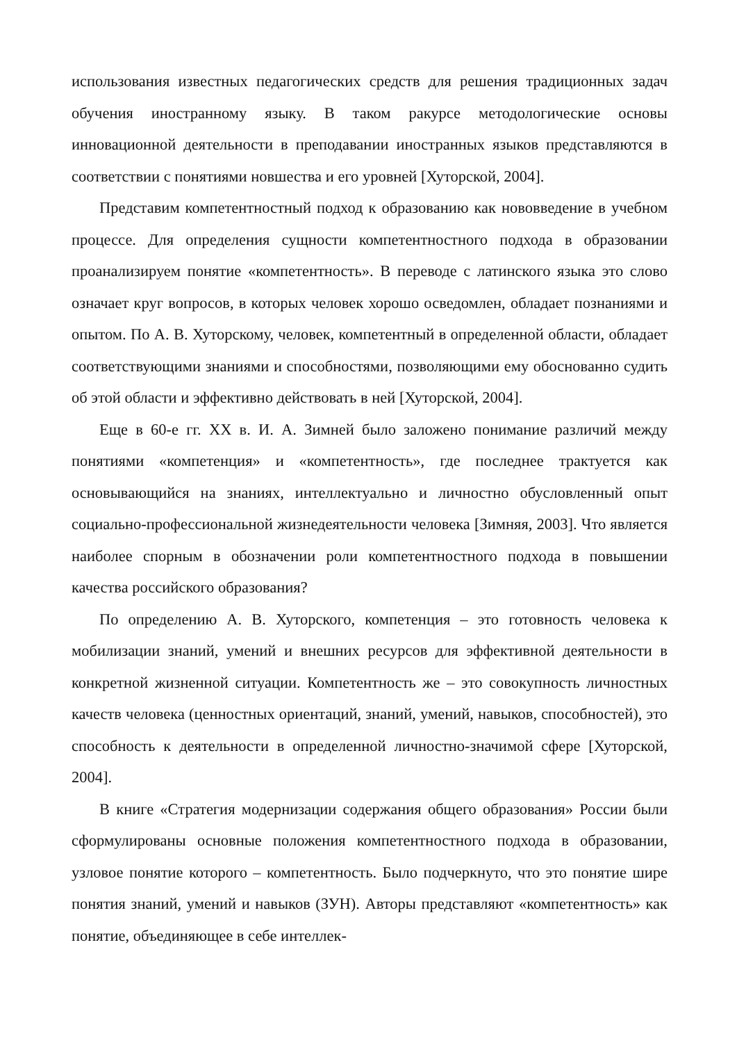использования известных педагогических средств для решения традиционных задач обучения иностранному языку. В таком ракурсе методологические основы инновационной деятельности в преподавании иностранных языков представляются в соответствии с понятиями новшества и его уровней [Хуторской, 2004].
Представим компетентностный подход к образованию как нововведение в учебном процессе. Для определения сущности компетентностного подхода в образовании проанализируем понятие «компетентность». В переводе с латинского языка это слово означает круг вопросов, в которых человек хорошо осведомлен, обладает познаниями и опытом. По А. В. Хуторскому, человек, компетентный в определенной области, обладает соответствующими знаниями и способностями, позволяющими ему обоснованно судить об этой области и эффективно действовать в ней [Хуторской, 2004].
Еще в 60-е гг. XX в. И. А. Зимней было заложено понимание различий между понятиями «компетенция» и «компетентность», где последнее трактуется как основывающийся на знаниях, интеллектуально и личностно обусловленный опыт социально-профессиональной жизнедеятельности человека [Зимняя, 2003]. Что является наиболее спорным в обозначении роли компетентностного подхода в повышении качества российского образования?
По определению А. В. Хуторского, компетенция – это готовность человека к мобилизации знаний, умений и внешних ресурсов для эффективной деятельности в конкретной жизненной ситуации. Компетентность же – это совокупность личностных качеств человека (ценностных ориентаций, знаний, умений, навыков, способностей), это способность к деятельности в определенной личностно-значимой сфере [Хуторской, 2004].
В книге «Стратегия модернизации содержания общего образования» России были сформулированы основные положения компетентностного подхода в образовании, узловое понятие которого – компетентность. Было подчеркнуто, что это понятие шире понятия знаний, умений и навыков (ЗУН). Авторы представляют «компетентность» как понятие, объединяющее в себе интеллек-